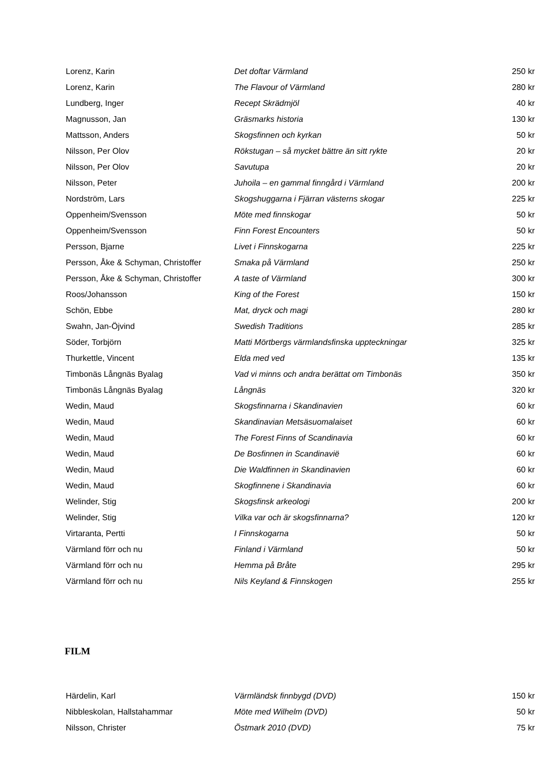| Lorenz, Karin | Det doftar Värmland | 250 kr |
| Lorenz, Karin | The Flavour of Värmland | 280 kr |
| Lundberg, Inger | Recept Skrädmjöl | 40 kr |
| Magnusson, Jan | Gräsmarks historia | 130 kr |
| Mattsson, Anders | Skogsfinnen och kyrkan | 50 kr |
| Nilsson, Per Olov | Rökstugan – så mycket bättre än sitt rykte | 20 kr |
| Nilsson, Per Olov | Savutupa | 20 kr |
| Nilsson, Peter | Juhoila – en gammal finngård i Värmland | 200 kr |
| Nordström, Lars | Skogshuggarna i Fjärran västerns skogar | 225 kr |
| Oppenheim/Svensson | Möte med finnskogar | 50 kr |
| Oppenheim/Svensson | Finn Forest Encounters | 50 kr |
| Persson, Bjarne | Livet i Finnskogarna | 225 kr |
| Persson, Åke & Schyman, Christoffer | Smaka på Värmland | 250 kr |
| Persson, Åke & Schyman, Christoffer | A taste of Värmland | 300 kr |
| Roos/Johansson | King of the Forest | 150 kr |
| Schön, Ebbe | Mat, dryck och magi | 280 kr |
| Swahn, Jan-Öjvind | Swedish Traditions | 285 kr |
| Söder, Torbjörn | Matti Mörtbergs värmlandsfinska uppteckningar | 325 kr |
| Thurkettle, Vincent | Elda med ved | 135 kr |
| Timbonäs Långnäs Byalag | Vad vi minns och andra berättat om Timbonäs | 350 kr |
| Timbonäs Långnäs Byalag | Långnäs | 320 kr |
| Wedin, Maud | Skogsfinnarna i Skandinavien | 60 kr |
| Wedin, Maud | Skandinavian Metsäsuomalaiset | 60 kr |
| Wedin, Maud | The Forest Finns of Scandinavia | 60 kr |
| Wedin, Maud | De Bosfinnen in Scandinavië | 60 kr |
| Wedin, Maud | Die Waldfinnen in Skandinavien | 60 kr |
| Wedin, Maud | Skogfinnene i Skandinavia | 60 kr |
| Welinder, Stig | Skogsfinsk arkeologi | 200 kr |
| Welinder, Stig | Vilka var och är skogsfinnarna? | 120 kr |
| Virtaranta, Pertti | I Finnskogarna | 50 kr |
| Värmland förr och nu | Finland i Värmland | 50 kr |
| Värmland förr och nu | Hemma på Bråte | 295 kr |
| Värmland förr och nu | Nils Keyland & Finnskogen | 255 kr |
FILM
| Härdelin, Karl | Värmländsk finnbygd (DVD) | 150 kr |
| Nibbleskolan, Hallstahammar | Möte med Wilhelm (DVD) | 50 kr |
| Nilsson, Christer | Östmark 2010 (DVD) | 75 kr |